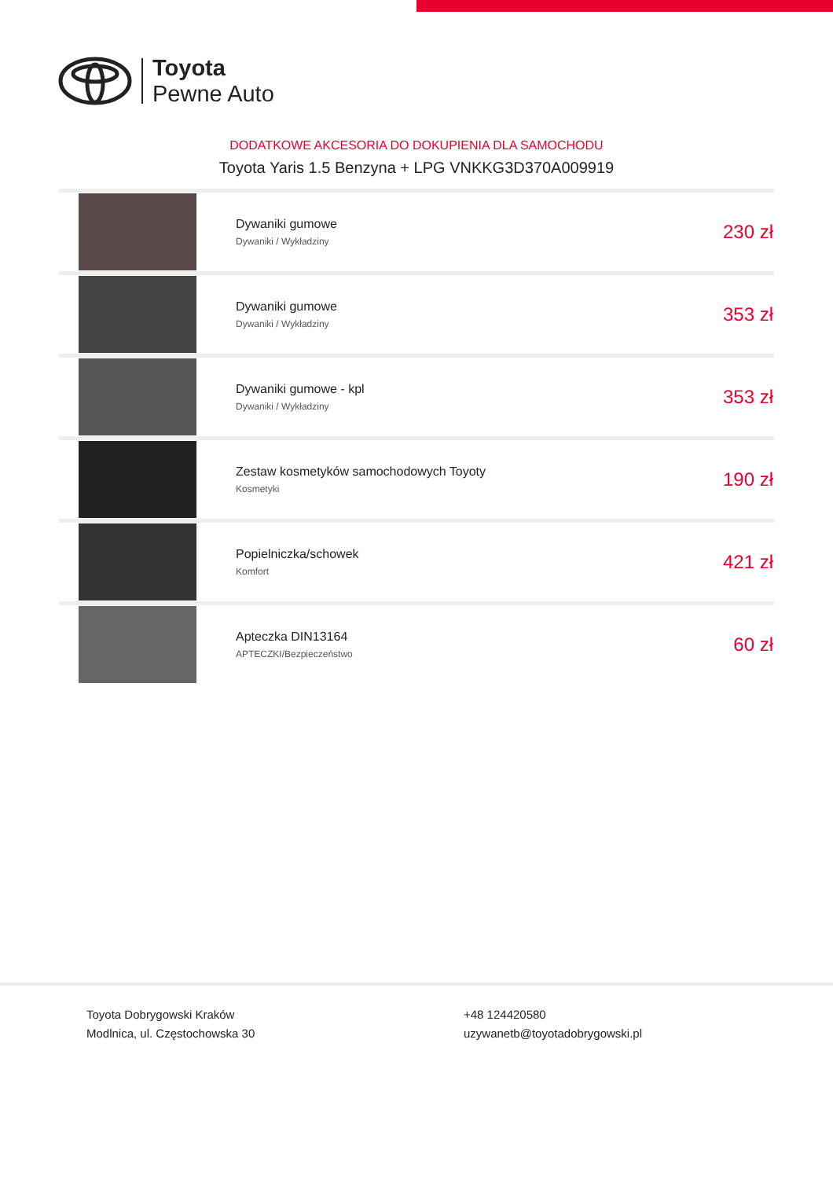Toyota
Pewne Auto
DODATKOWE AKCESORIA DO DOKUPIENIA DLA SAMOCHODU
Toyota Yaris 1.5 Benzyna + LPG VNKKG3D370A009919
| | Dywaniki gumowe Dywaniki / Wykładziny | 230 zł |
| | Dywaniki gumowe Dywaniki / Wykładziny | 353 zł |
| | Dywaniki gumowe - kpl Dywaniki / Wykładziny | 353 zł |
| | Zestaw kosmetyków samochodowych Toyoty Kosmetyki | 190 zł |
| | Popielniczka/schowek Komfort | 421 zł |
| | Apteczka DIN13164 APTECZKI/Bezpieczeństwo | 60 zł |
Toyota Dobrygowski Kraków
Modlnica, ul. Częstochowska 30
+48 124420580
uzywanetb@toyotadobrygowski.pl